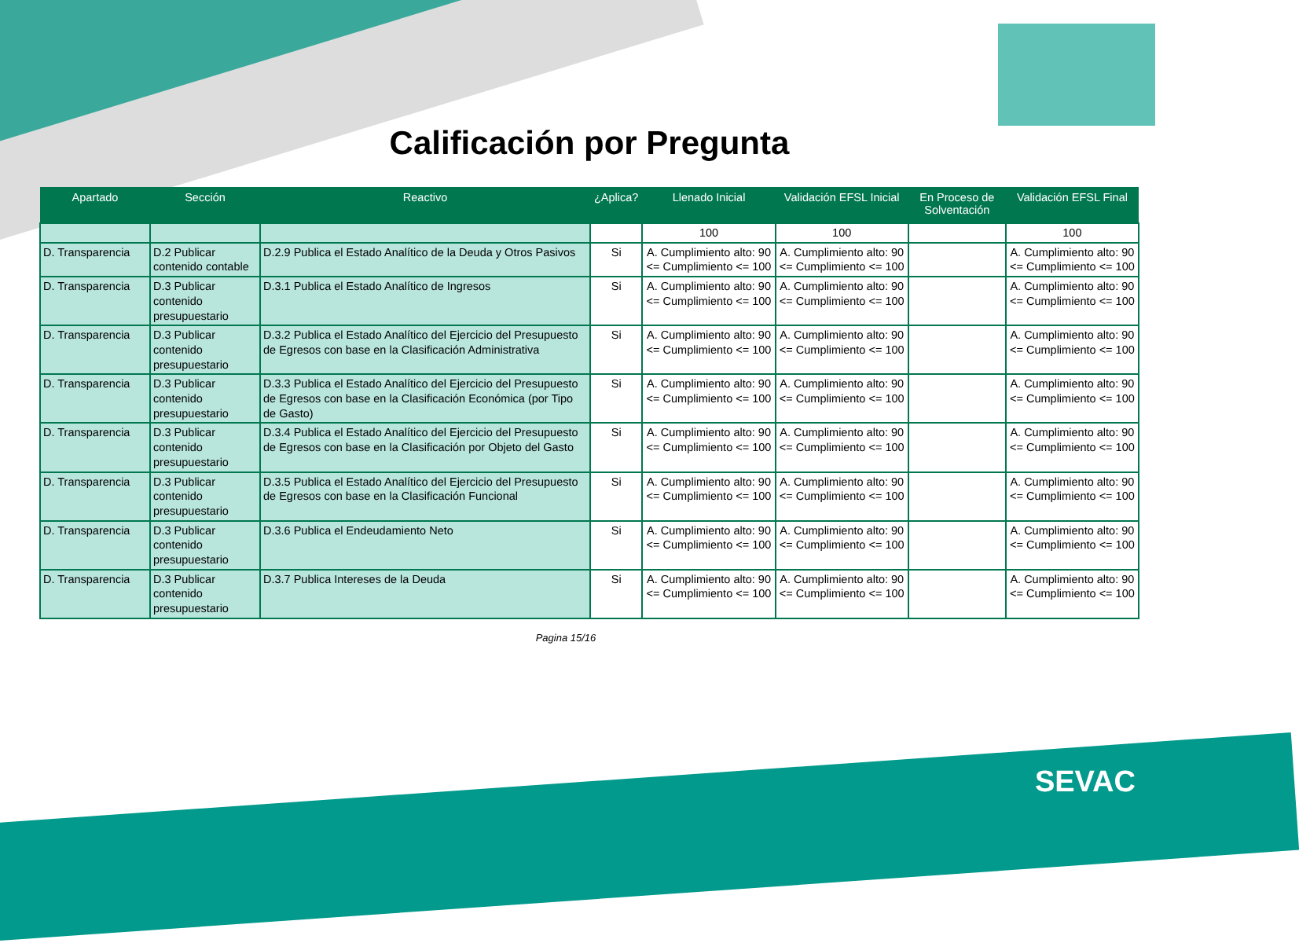Calificación por Pregunta
| Apartado | Sección | Reactivo | ¿Aplica? | Llenado Inicial | Validación EFSL Inicial | En Proceso de Solventación | Validación EFSL Final |
| --- | --- | --- | --- | --- | --- | --- | --- |
| | | | | 100 | 100 | | 100 |
| D. Transparencia | D.2 Publicar contenido contable | D.2.9 Publica el Estado Analítico de la Deuda y Otros Pasivos | Si | A. Cumplimiento alto: 90 <= Cumplimiento <= 100 | A. Cumplimiento alto: 90 <= Cumplimiento <= 100 | | A. Cumplimiento alto: 90 <= Cumplimiento <= 100 |
| D. Transparencia | D.3 Publicar contenido presupuestario | D.3.1 Publica el Estado Analítico de Ingresos | Si | A. Cumplimiento alto: 90 <= Cumplimiento <= 100 | A. Cumplimiento alto: 90 <= Cumplimiento <= 100 | | A. Cumplimiento alto: 90 <= Cumplimiento <= 100 |
| D. Transparencia | D.3 Publicar contenido presupuestario | D.3.2 Publica el Estado Analítico del Ejercicio del Presupuesto de Egresos con base en la Clasificación Administrativa | Si | A. Cumplimiento alto: 90 <= Cumplimiento <= 100 | A. Cumplimiento alto: 90 <= Cumplimiento <= 100 | | A. Cumplimiento alto: 90 <= Cumplimiento <= 100 |
| D. Transparencia | D.3 Publicar contenido presupuestario | D.3.3 Publica el Estado Analítico del Ejercicio del Presupuesto de Egresos con base en la Clasificación Económica (por Tipo de Gasto) | Si | A. Cumplimiento alto: 90 <= Cumplimiento <= 100 | A. Cumplimiento alto: 90 <= Cumplimiento <= 100 | | A. Cumplimiento alto: 90 <= Cumplimiento <= 100 |
| D. Transparencia | D.3 Publicar contenido presupuestario | D.3.4 Publica el Estado Analítico del Ejercicio del Presupuesto de Egresos con base en la Clasificación por Objeto del Gasto | Si | A. Cumplimiento alto: 90 <= Cumplimiento <= 100 | A. Cumplimiento alto: 90 <= Cumplimiento <= 100 | | A. Cumplimiento alto: 90 <= Cumplimiento <= 100 |
| D. Transparencia | D.3 Publicar contenido presupuestario | D.3.5 Publica el Estado Analítico del Ejercicio del Presupuesto de Egresos con base en la Clasificación Funcional | Si | A. Cumplimiento alto: 90 <= Cumplimiento <= 100 | A. Cumplimiento alto: 90 <= Cumplimiento <= 100 | | A. Cumplimiento alto: 90 <= Cumplimiento <= 100 |
| D. Transparencia | D.3 Publicar contenido presupuestario | D.3.6 Publica el Endeudamiento Neto | Si | A. Cumplimiento alto: 90 <= Cumplimiento <= 100 | A. Cumplimiento alto: 90 <= Cumplimiento <= 100 | | A. Cumplimiento alto: 90 <= Cumplimiento <= 100 |
| D. Transparencia | D.3 Publicar contenido presupuestario | D.3.7 Publica Intereses de la Deuda | Si | A. Cumplimiento alto: 90 <= Cumplimiento <= 100 | A. Cumplimiento alto: 90 <= Cumplimiento <= 100 | | A. Cumplimiento alto: 90 <= Cumplimiento <= 100 |
Pagina 15/16
SEVAC